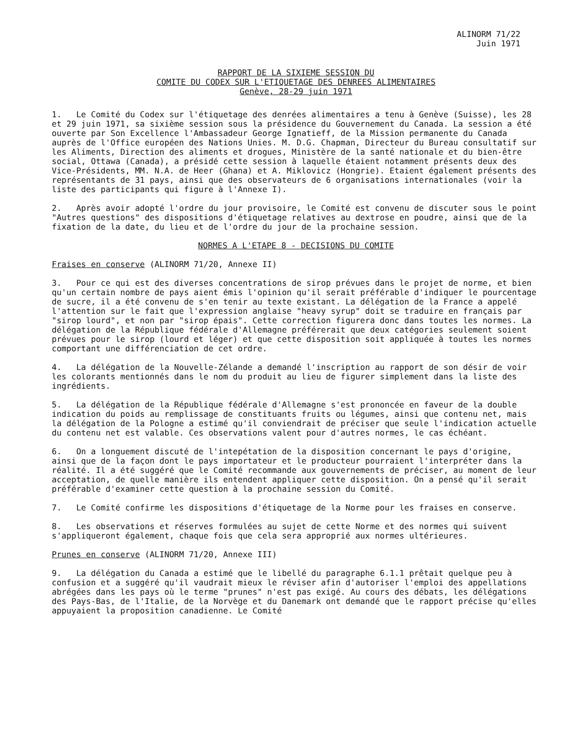ALINORM 71/22
Juin 1971
RAPPORT DE LA SIXIEME SESSION DU
COMITE DU CODEX SUR L'ETIQUETAGE DES DENREES ALIMENTAIRES
Genève, 28-29 juin 1971
1. Le Comité du Codex sur l'étiquetage des denrées alimentaires a tenu à Genève (Suisse), les 28 et 29 juin 1971, sa sixième session sous la présidence du Gouvernement du Canada. La session a été ouverte par Son Excellence l'Ambassadeur George Ignatieff, de la Mission permanente du Canada auprès de l'Office européen des Nations Unies. M. D.G. Chapman, Directeur du Bureau consultatif sur les Aliments, Direction des aliments et drogues, Ministère de la santé nationale et du bien-être social, Ottawa (Canada), a présidé cette session à laquelle étaient notamment présents deux des Vice-Présidents, MM. N.A. de Heer (Ghana) et A. Miklovicz (Hongrie). Etaient également présents des représentants de 31 pays, ainsi que des observateurs de 6 organisations internationales (voir la liste des participants qui figure à l'Annexe I).
2. Après avoir adopté l'ordre du jour provisoire, le Comité est convenu de discuter sous le point "Autres questions" des dispositions d'étiquetage relatives au dextrose en poudre, ainsi que de la fixation de la date, du lieu et de l'ordre du jour de la prochaine session.
NORMES A L'ETAPE 8 - DECISIONS DU COMITE
Fraises en conserve (ALINORM 71/20, Annexe II)
3. Pour ce qui est des diverses concentrations de sirop prévues dans le projet de norme, et bien qu'un certain nombre de pays aient émis l'opinion qu'il serait préférable d'indiquer le pourcentage de sucre, il a été convenu de s'en tenir au texte existant. La délégation de la France a appelé l'attention sur le fait que l'expression anglaise "heavy syrup" doit se traduire en français par "sirop lourd", et non par "sirop épais". Cette correction figurera donc dans toutes les normes. La délégation de la République fédérale d'Allemagne préférerait que deux catégories seulement soient prévues pour le sirop (lourd et léger) et que cette disposition soit appliquée à toutes les normes comportant une différenciation de cet ordre.
4. La délégation de la Nouvelle-Zélande a demandé l'inscription au rapport de son désir de voir les colorants mentionnés dans le nom du produit au lieu de figurer simplement dans la liste des ingrédients.
5. La délégation de la République fédérale d'Allemagne s'est prononcée en faveur de la double indication du poids au remplissage de constituants fruits ou légumes, ainsi que contenu net, mais la délégation de la Pologne a estimé qu'il conviendrait de préciser que seule l'indication actuelle du contenu net est valable. Ces observations valent pour d'autres normes, le cas échéant.
6. On a longuement discuté de l'intepétation de la disposition concernant le pays d'origine, ainsi que de la façon dont le pays importateur et le producteur pourraient l'interpréter dans la réalité. Il a été suggéré que le Comité recommande aux gouvernements de préciser, au moment de leur acceptation, de quelle manière ils entendent appliquer cette disposition. On a pensé qu'il serait préférable d'examiner cette question à la prochaine session du Comité.
7. Le Comité confirme les dispositions d'étiquetage de la Norme pour les fraises en conserve.
8. Les observations et réserves formulées au sujet de cette Norme et des normes qui suivent s'appliqueront également, chaque fois que cela sera approprié aux normes ultérieures.
Prunes en conserve (ALINORM 71/20, Annexe III)
9. La délégation du Canada a estimé que le libellé du paragraphe 6.1.1 prêtait quelque peu à confusion et a suggéré qu'il vaudrait mieux le réviser afin d'autoriser l'emploi des appellations abrégées dans les pays où le terme "prunes" n'est pas exigé. Au cours des débats, les délégations des Pays-Bas, de l'Italie, de la Norvège et du Danemark ont demandé que le rapport précise qu'elles appuyaient la proposition canadienne. Le Comité